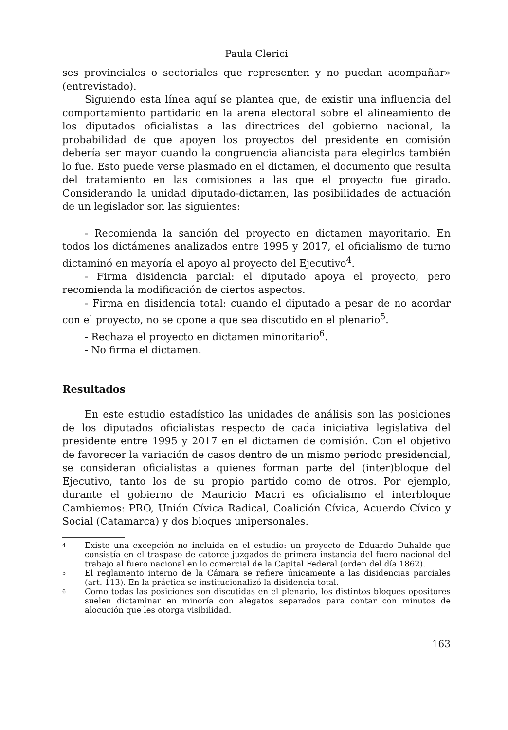Paula Clerici
ses provinciales o sectoriales que representen y no puedan acompañar» (entrevistado).
Siguiendo esta línea aquí se plantea que, de existir una influencia del comportamiento partidario en la arena electoral sobre el alineamiento de los diputados oficialistas a las directrices del gobierno nacional, la probabilidad de que apoyen los proyectos del presidente en comisión debería ser mayor cuando la congruencia aliancista para elegirlos también lo fue. Esto puede verse plasmado en el dictamen, el documento que resulta del tratamiento en las comisiones a las que el proyecto fue girado. Considerando la unidad diputado-dictamen, las posibilidades de actuación de un legislador son las siguientes:
- Recomienda la sanción del proyecto en dictamen mayoritario. En todos los dictámenes analizados entre 1995 y 2017, el oficialismo de turno dictaminó en mayoría el apoyo al proyecto del Ejecutivo<sup>4</sup>.
- Firma disidencia parcial: el diputado apoya el proyecto, pero recomienda la modificación de ciertos aspectos.
- Firma en disidencia total: cuando el diputado a pesar de no acordar con el proyecto, no se opone a que sea discutido en el plenario<sup>5</sup>.
- Rechaza el proyecto en dictamen minoritario<sup>6</sup>.
- No firma el dictamen.
Resultados
En este estudio estadístico las unidades de análisis son las posiciones de los diputados oficialistas respecto de cada iniciativa legislativa del presidente entre 1995 y 2017 en el dictamen de comisión. Con el objetivo de favorecer la variación de casos dentro de un mismo período presidencial, se consideran oficialistas a quienes forman parte del (inter)bloque del Ejecutivo, tanto los de su propio partido como de otros. Por ejemplo, durante el gobierno de Mauricio Macri es oficialismo el interbloque Cambiemos: PRO, Unión Cívica Radical, Coalición Cívica, Acuerdo Cívico y Social (Catamarca) y dos bloques unipersonales.
4
Existe una excepción no incluida en el estudio: un proyecto de Eduardo Duhalde que consistía en el traspaso de catorce juzgados de primera instancia del fuero nacional del trabajo al fuero nacional en lo comercial de la Capital Federal (orden del día 1862).
5
El reglamento interno de la Cámara se refiere únicamente a las disidencias parciales (art. 113). En la práctica se institucionalizó la disidencia total.
6
Como todas las posiciones son discutidas en el plenario, los distintos bloques opositores suelen dictaminar en minoría con alegatos separados para contar con minutos de alocución que les otorga visibilidad.
163